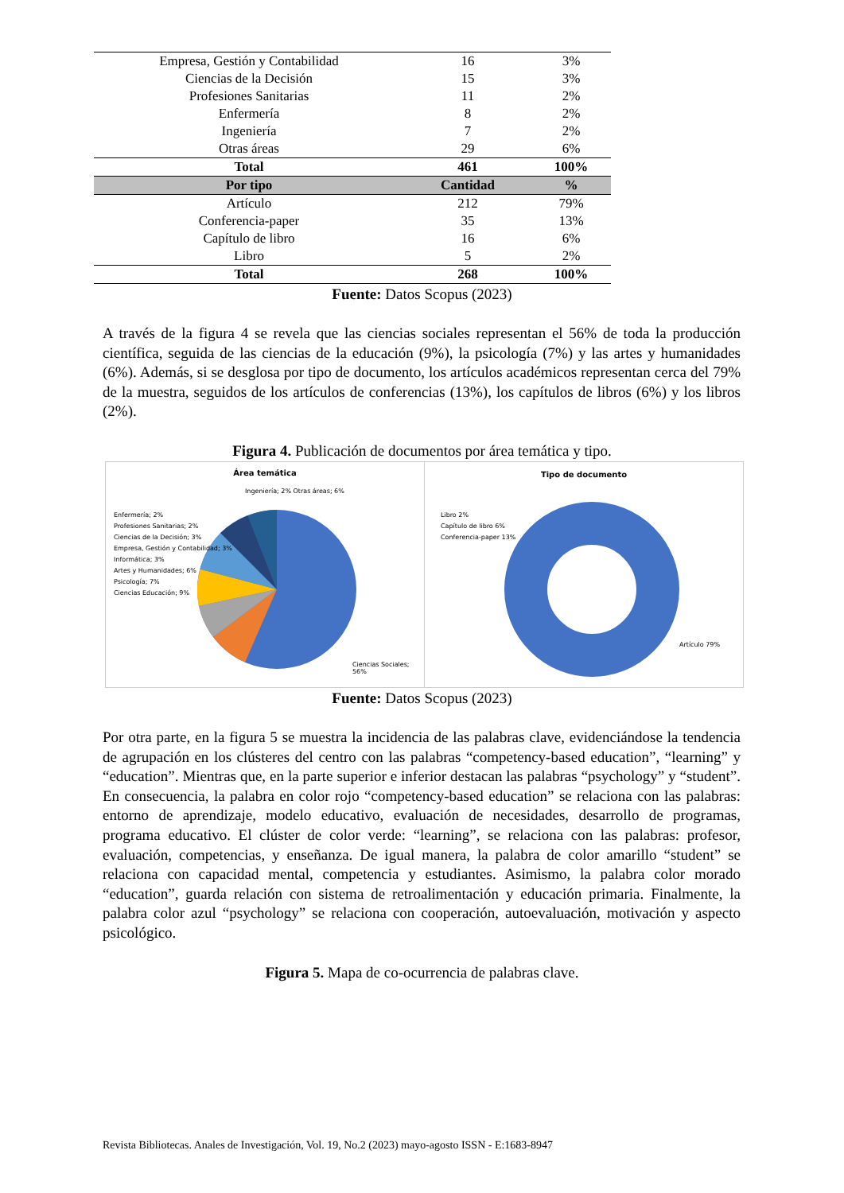| Empresa, Gestión y Contabilidad | 16 | 3% |
| Ciencias de la Decisión | 15 | 3% |
| Profesiones Sanitarias | 11 | 2% |
| Enfermería | 8 | 2% |
| Ingeniería | 7 | 2% |
| Otras áreas | 29 | 6% |
| Total | 461 | 100% |
| Por tipo | Cantidad | % |
| Artículo | 212 | 79% |
| Conferencia-paper | 35 | 13% |
| Capítulo de libro | 16 | 6% |
| Libro | 5 | 2% |
| Total | 268 | 100% |
Fuente: Datos Scopus (2023)
A través de la figura 4 se revela que las ciencias sociales representan el 56% de toda la producción científica, seguida de las ciencias de la educación (9%), la psicología (7%) y las artes y humanidades (6%). Además, si se desglosa por tipo de documento, los artículos académicos representan cerca del 79% de la muestra, seguidos de los artículos de conferencias (13%), los capítulos de libros (6%) y los libros (2%).
Figura 4. Publicación de documentos por área temática y tipo.
Área temática
Enfermería; 2%
Profesiones Sanitarias; 2%
Ciencias de la Decisión; 3%
Empresa, Gestión y Contabilidad; 3%
Informática; 3%
Artes y Humanidades; 6%
Psicología; 7%
Ciencias Educación; 9%
Ingeniería; 2% Otras áreas; 6%
Ciencias Sociales; 56%
Tipo de documento
Libro 2%
Capítulo de libro 6%
Conferencia-paper 13%
Artículo 79%
Fuente: Datos Scopus (2023)
Por otra parte, en la figura 5 se muestra la incidencia de las palabras clave, evidenciándose la tendencia de agrupación en los clústeres del centro con las palabras “competency-based education”, “learning” y “education”. Mientras que, en la parte superior e inferior destacan las palabras “psychology” y “student”. En consecuencia, la palabra en color rojo “competency-based education” se relaciona con las palabras: entorno de aprendizaje, modelo educativo, evaluación de necesidades, desarrollo de programas, programa educativo. El clúster de color verde: “learning”, se relaciona con las palabras: profesor, evaluación, competencias, y enseñanza. De igual manera, la palabra de color amarillo “student” se relaciona con capacidad mental, competencia y estudiantes. Asimismo, la palabra color morado “education”, guarda relación con sistema de retroalimentación y educación primaria. Finalmente, la palabra color azul “psychology” se relaciona con cooperación, autoevaluación, motivación y aspecto psicológico.
Figura 5. Mapa de co-ocurrencia de palabras clave.
Revista Bibliotecas. Anales de Investigación, Vol. 19, No.2 (2023) mayo-agosto ISSN - E:1683-8947